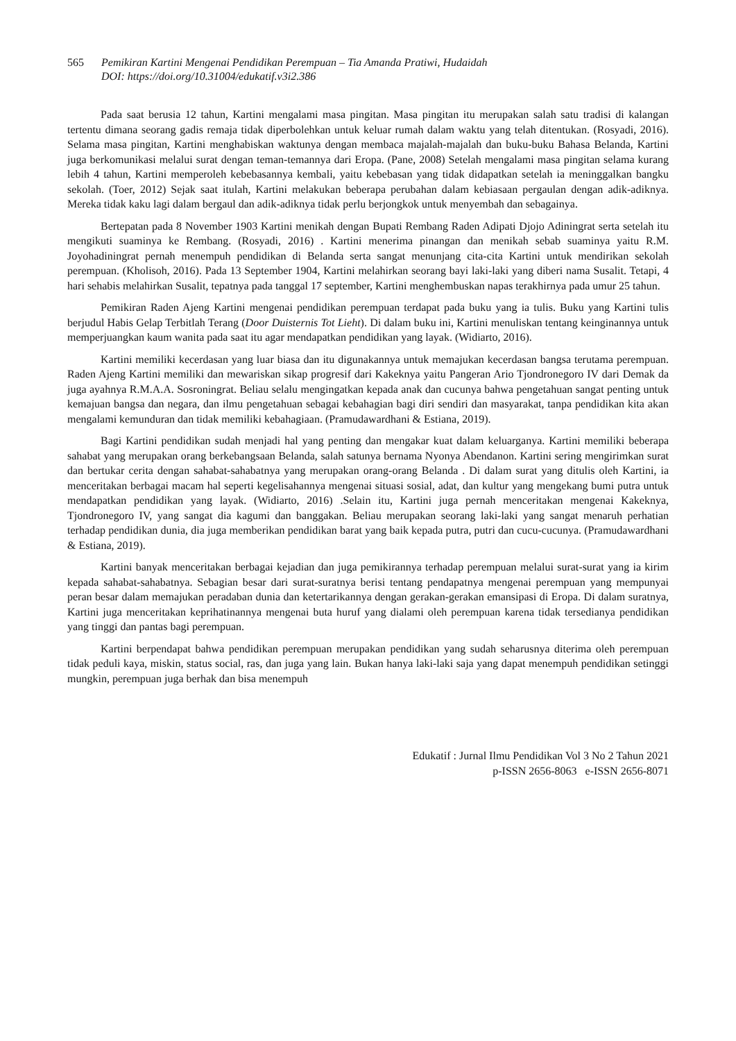565 Pemikiran Kartini Mengenai Pendidikan Perempuan – Tia Amanda Pratiwi, Hudaidah
DOI: https://doi.org/10.31004/edukatif.v3i2.386
Pada saat berusia 12 tahun, Kartini mengalami masa pingitan. Masa pingitan itu merupakan salah satu tradisi di kalangan tertentu dimana seorang gadis remaja tidak diperbolehkan untuk keluar rumah dalam waktu yang telah ditentukan. (Rosyadi, 2016). Selama masa pingitan, Kartini menghabiskan waktunya dengan membaca majalah-majalah dan buku-buku Bahasa Belanda, Kartini juga berkomunikasi melalui surat dengan teman-temannya dari Eropa. (Pane, 2008) Setelah mengalami masa pingitan selama kurang lebih 4 tahun, Kartini memperoleh kebebasannya kembali, yaitu kebebasan yang tidak didapatkan setelah ia meninggalkan bangku sekolah. (Toer, 2012) Sejak saat itulah, Kartini melakukan beberapa perubahan dalam kebiasaan pergaulan dengan adik-adiknya. Mereka tidak kaku lagi dalam bergaul dan adik-adiknya tidak perlu berjongkok untuk menyembah dan sebagainya.
Bertepatan pada 8 November 1903 Kartini menikah dengan Bupati Rembang Raden Adipati Djojo Adiningrat serta setelah itu mengikuti suaminya ke Rembang. (Rosyadi, 2016) . Kartini menerima pinangan dan menikah sebab suaminya yaitu R.M. Joyohadiningrat pernah menempuh pendidikan di Belanda serta sangat menunjang cita-cita Kartini untuk mendirikan sekolah perempuan. (Kholisoh, 2016). Pada 13 September 1904, Kartini melahirkan seorang bayi laki-laki yang diberi nama Susalit. Tetapi, 4 hari sehabis melahirkan Susalit, tepatnya pada tanggal 17 september, Kartini menghembuskan napas terakhirnya pada umur 25 tahun.
Pemikiran Raden Ajeng Kartini mengenai pendidikan perempuan terdapat pada buku yang ia tulis. Buku yang Kartini tulis berjudul Habis Gelap Terbitlah Terang (Door Duisternis Tot Lieht). Di dalam buku ini, Kartini menuliskan tentang keinginannya untuk memperjuangkan kaum wanita pada saat itu agar mendapatkan pendidikan yang layak. (Widiarto, 2016).
Kartini memiliki kecerdasan yang luar biasa dan itu digunakannya untuk memajukan kecerdasan bangsa terutama perempuan. Raden Ajeng Kartini memiliki dan mewariskan sikap progresif dari Kakeknya yaitu Pangeran Ario Tjondronegoro IV dari Demak da juga ayahnya R.M.A.A. Sosroningrat. Beliau selalu mengingatkan kepada anak dan cucunya bahwa pengetahuan sangat penting untuk kemajuan bangsa dan negara, dan ilmu pengetahuan sebagai kebahagian bagi diri sendiri dan masyarakat, tanpa pendidikan kita akan mengalami kemunduran dan tidak memiliki kebahagiaan. (Pramudawardhani & Estiana, 2019).
Bagi Kartini pendidikan sudah menjadi hal yang penting dan mengakar kuat dalam keluarganya. Kartini memiliki beberapa sahabat yang merupakan orang berkebangsaan Belanda, salah satunya bernama Nyonya Abendanon. Kartini sering mengirimkan surat dan bertukar cerita dengan sahabat-sahabatnya yang merupakan orang-orang Belanda . Di dalam surat yang ditulis oleh Kartini, ia menceritakan berbagai macam hal seperti kegelisahannya mengenai situasi sosial, adat, dan kultur yang mengekang bumi putra untuk mendapatkan pendidikan yang layak. (Widiarto, 2016) .Selain itu, Kartini juga pernah menceritakan mengenai Kakeknya, Tjondronegoro IV, yang sangat dia kagumi dan banggakan. Beliau merupakan seorang laki-laki yang sangat menaruh perhatian terhadap pendidikan dunia, dia juga memberikan pendidikan barat yang baik kepada putra, putri dan cucu-cucunya. (Pramudawardhani & Estiana, 2019).
Kartini banyak menceritakan berbagai kejadian dan juga pemikirannya terhadap perempuan melalui surat-surat yang ia kirim kepada sahabat-sahabatnya. Sebagian besar dari surat-suratnya berisi tentang pendapatnya mengenai perempuan yang mempunyai peran besar dalam memajukan peradaban dunia dan ketertarikannya dengan gerakan-gerakan emansipasi di Eropa. Di dalam suratnya, Kartini juga menceritakan keprihatinannya mengenai buta huruf yang dialami oleh perempuan karena tidak tersedianya pendidikan yang tinggi dan pantas bagi perempuan.
Kartini berpendapat bahwa pendidikan perempuan merupakan pendidikan yang sudah seharusnya diterima oleh perempuan tidak peduli kaya, miskin, status social, ras, dan juga yang lain. Bukan hanya laki-laki saja yang dapat menempuh pendidikan setinggi mungkin, perempuan juga berhak dan bisa menempuh
Edukatif : Jurnal Ilmu Pendidikan Vol 3 No 2 Tahun 2021
p-ISSN 2656-8063 e-ISSN 2656-8071